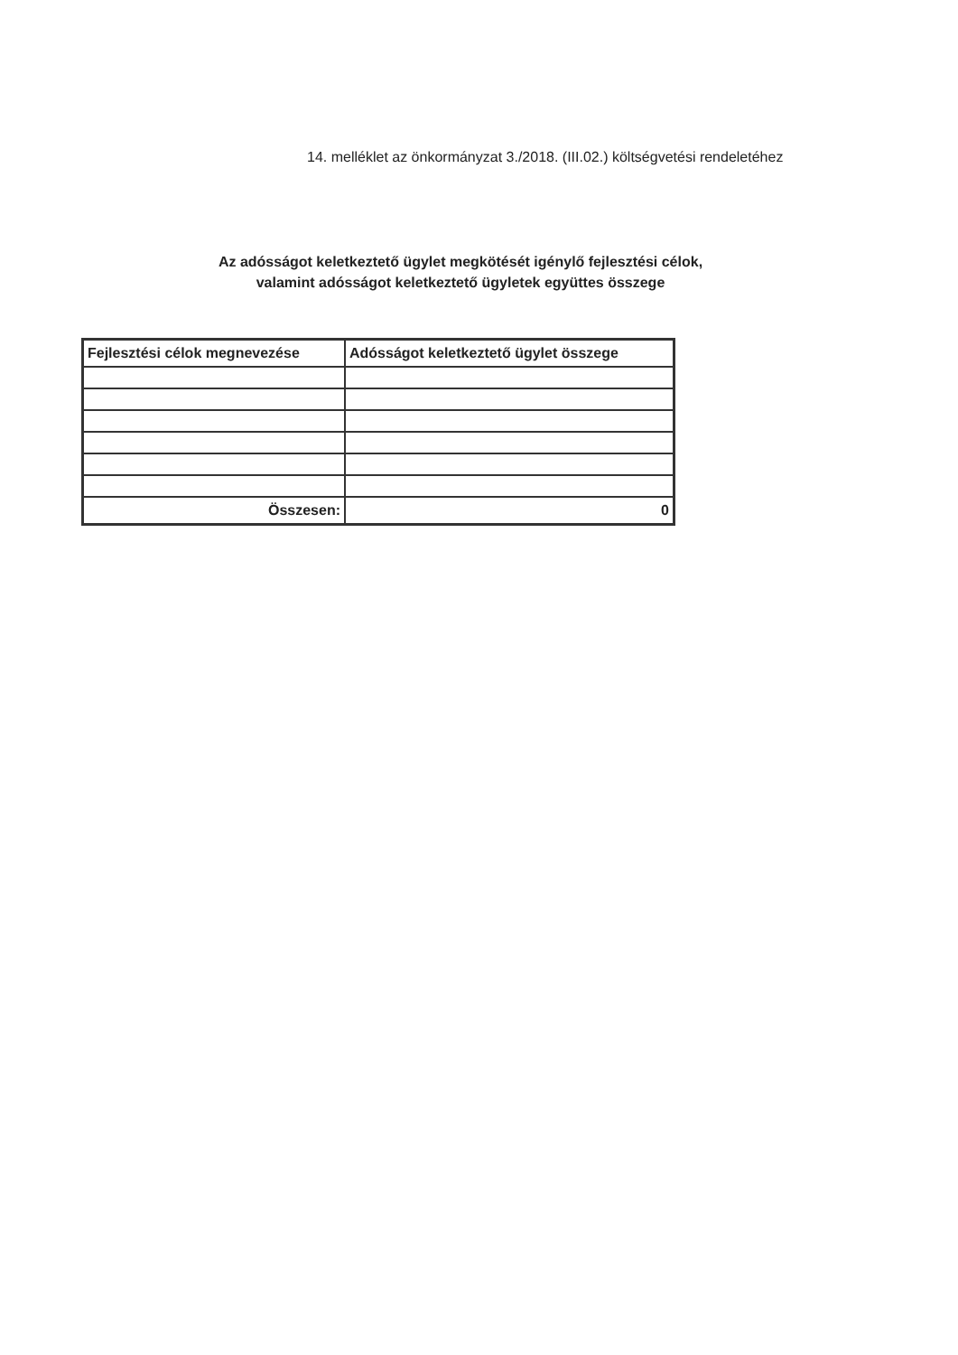14. melléklet az önkormányzat 3./2018. (III.02.) költségvetési rendeletéhez
Az adósságot keletkeztető ügylet megkötését igénylő fejlesztési célok,
valamint adósságot keletkeztető ügyletek együttes összege
| Fejlesztési célok megnevezése | Adósságot keletkeztető ügylet összege |
| --- | --- |
| Összesen: | 0 |